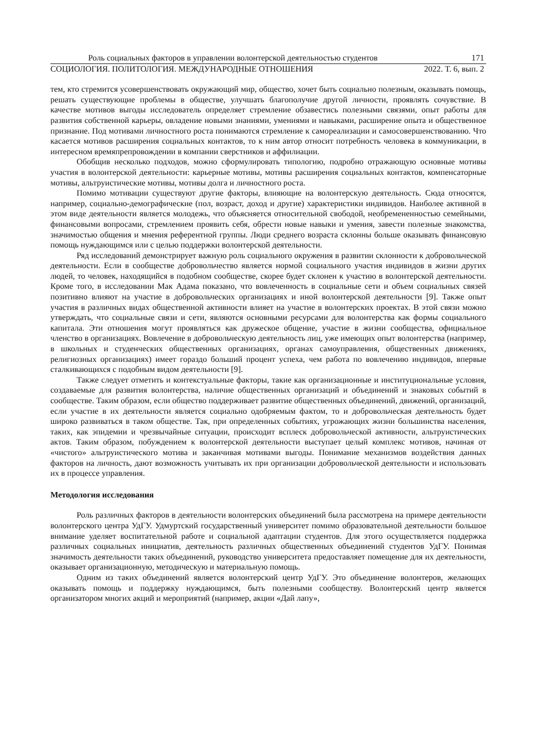Роль социальных факторов в управлении волонтерской деятельностью студентов 171
СОЦИОЛОГИЯ. ПОЛИТОЛОГИЯ. МЕЖДУНАРОДНЫЕ ОТНОШЕНИЯ 2022. Т. 6, вып. 2
тем, кто стремится усовершенствовать окружающий мир, общество, хочет быть социально полезным, оказывать помощь, решать существующие проблемы в обществе, улучшать благополучие другой личности, проявлять сочувствие. В качестве мотивов выгоды исследователь определяет стремление обзавестись полезными связями, опыт работы для развития собственной карьеры, овладение новыми знаниями, умениями и навыками, расширение опыта и общественное признание. Под мотивами личностного роста понимаются стремление к самореализации и самосовершенствованию. Что касается мотивов расширения социальных контактов, то к ним автор относит потребность человека в коммуникации, в интересном времяпрепровождении в компании сверстников и аффилиации.
Обобщив несколько подходов, можно сформулировать типологию, подробно отражающую основные мотивы участия в волонтерской деятельности: карьерные мотивы, мотивы расширения социальных контактов, компенсаторные мотивы, альтруистические мотивы, мотивы долга и личностного роста.
Помимо мотивации существуют другие факторы, влияющие на волонтерскую деятельность. Сюда относятся, например, социально-демографические (пол, возраст, доход и другие) характеристики индивидов. Наиболее активной в этом виде деятельности является молодежь, что объясняется относительной свободой, необремененностью семейными, финансовыми вопросами, стремлением проявить себя, обрести новые навыки и умения, завести полезные знакомства, значимостью общения и мнения референтной группы. Люди среднего возраста склонны больше оказывать финансовую помощь нуждающимся или с целью поддержки волонтерской деятельности.
Ряд исследований демонстрирует важную роль социального окружения в развитии склонности к добровольческой деятельности. Если в сообществе добровольчество является нормой социального участия индивидов в жизни других людей, то человек, находящийся в подобном сообществе, скорее будет склонен к участию в волонтерской деятельности. Кроме того, в исследовании Мак Адама показано, что вовлеченность в социальные сети и объем социальных связей позитивно влияют на участие в добровольческих организациях и иной волонтерской деятельности [9]. Также опыт участия в различных видах общественной активности влияет на участие в волонтерских проектах. В этой связи можно утверждать, что социальные связи и сети, являются основными ресурсами для волонтерства как формы социального капитала. Эти отношения могут проявляться как дружеское общение, участие в жизни сообщества, официальное членство в организациях. Вовлечение в добровольческую деятельность лиц, уже имеющих опыт волонтерства (например, в школьных и студенческих общественных организациях, органах самоуправления, общественных движениях, религиозных организациях) имеет гораздо больший процент успеха, чем работа по вовлечению индивидов, впервые сталкивающихся с подобным видом деятельности [9].
Также следует отметить и контекстуальные факторы, такие как организационные и институциональные условия, создаваемые для развития волонтерства, наличие общественных организаций и объединений и знаковых событий в сообществе. Таким образом, если общество поддерживает развитие общественных объединений, движений, организаций, если участие в их деятельности является социально одобряемым фактом, то и добровольческая деятельность будет широко развиваться в таком обществе. Так, при определенных событиях, угрожающих жизни большинства населения, таких, как эпидемии и чрезвычайные ситуации, происходит всплеск добровольческой активности, альтруистических актов. Таким образом, побуждением к волонтерской деятельности выступает целый комплекс мотивов, начиная от «чистого» альтруистического мотива и заканчивая мотивами выгоды. Понимание механизмов воздействия данных факторов на личность, дают возможность учитывать их при организации добровольческой деятельности и использовать их в процессе управления.
Методология исследования
Роль различных факторов в деятельности волонтерских объединений была рассмотрена на примере деятельности волонтерского центра УдГУ. Удмуртский государственный университет помимо образовательной деятельности большое внимание уделяет воспитательной работе и социальной адаптации студентов. Для этого осуществляется поддержка различных социальных инициатив, деятельность различных общественных объединений студентов УдГУ. Понимая значимость деятельности таких объединений, руководство университета предоставляет помещение для их деятельности, оказывает организационную, методическую и материальную помощь.
Одним из таких объединений является волонтерский центр УдГУ. Это объединение волонтеров, желающих оказывать помощь и поддержку нуждающимся, быть полезными сообществу. Волонтерский центр является организатором многих акций и мероприятий (например, акции «Дай лапу»,